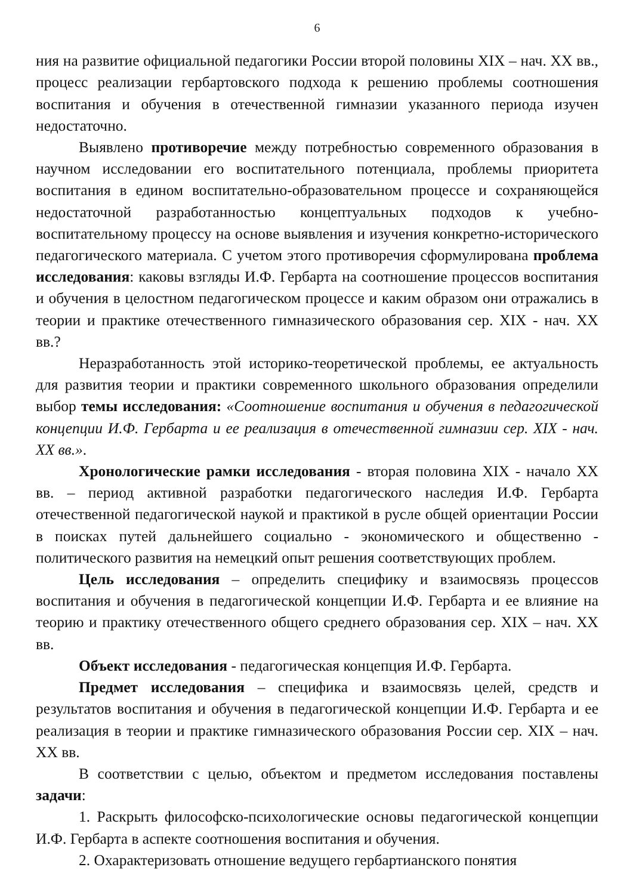6
ния на развитие официальной педагогики России второй половины XIX – нач. XX вв., процесс реализации гербартовского подхода к решению проблемы соотношения воспитания и обучения в отечественной гимназии указанного периода изучен недостаточно.
Выявлено противоречие между потребностью современного образования в научном исследовании его воспитательного потенциала, проблемы приоритета воспитания в едином воспитательно-образовательном процессе и сохраняющейся недостаточной разработанностью концептуальных подходов к учебно-воспитательному процессу на основе выявления и изучения конкретно-исторического педагогического материала. С учетом этого противоречия сформулирована проблема исследования: каковы взгляды И.Ф. Гербарта на соотношение процессов воспитания и обучения в целостном педагогическом процессе и каким образом они отражались в теории и практике отечественного гимназического образования сер. XIX - нач. XX вв.?
Неразработанность этой историко-теоретической проблемы, ее актуальность для развития теории и практики современного школьного образования определили выбор темы исследования: «Соотношение воспитания и обучения в педагогической концепции И.Ф. Гербарта и ее реализация в отечественной гимназии сер. XIX - нач. XX вв.».
Хронологические рамки исследования - вторая половина XIX - начало XX вв. – период активной разработки педагогического наследия И.Ф. Гербарта отечественной педагогической наукой и практикой в русле общей ориентации России в поисках путей дальнейшего социально - экономического и общественно - политического развития на немецкий опыт решения соответствующих проблем.
Цель исследования – определить специфику и взаимосвязь процессов воспитания и обучения в педагогической концепции И.Ф. Гербарта и ее влияние на теорию и практику отечественного общего среднего образования сер. XIX – нач. XX вв.
Объект исследования - педагогическая концепция И.Ф. Гербарта.
Предмет исследования – специфика и взаимосвязь целей, средств и результатов воспитания и обучения в педагогической концепции И.Ф. Гербарта и ее реализация в теории и практике гимназического образования России сер. XIX – нач. XX вв.
В соответствии с целью, объектом и предметом исследования поставлены задачи:
1. Раскрыть философско-психологические основы педагогической концепции И.Ф. Гербарта в аспекте соотношения воспитания и обучения.
2. Охарактеризовать отношение ведущего гербартианского понятия